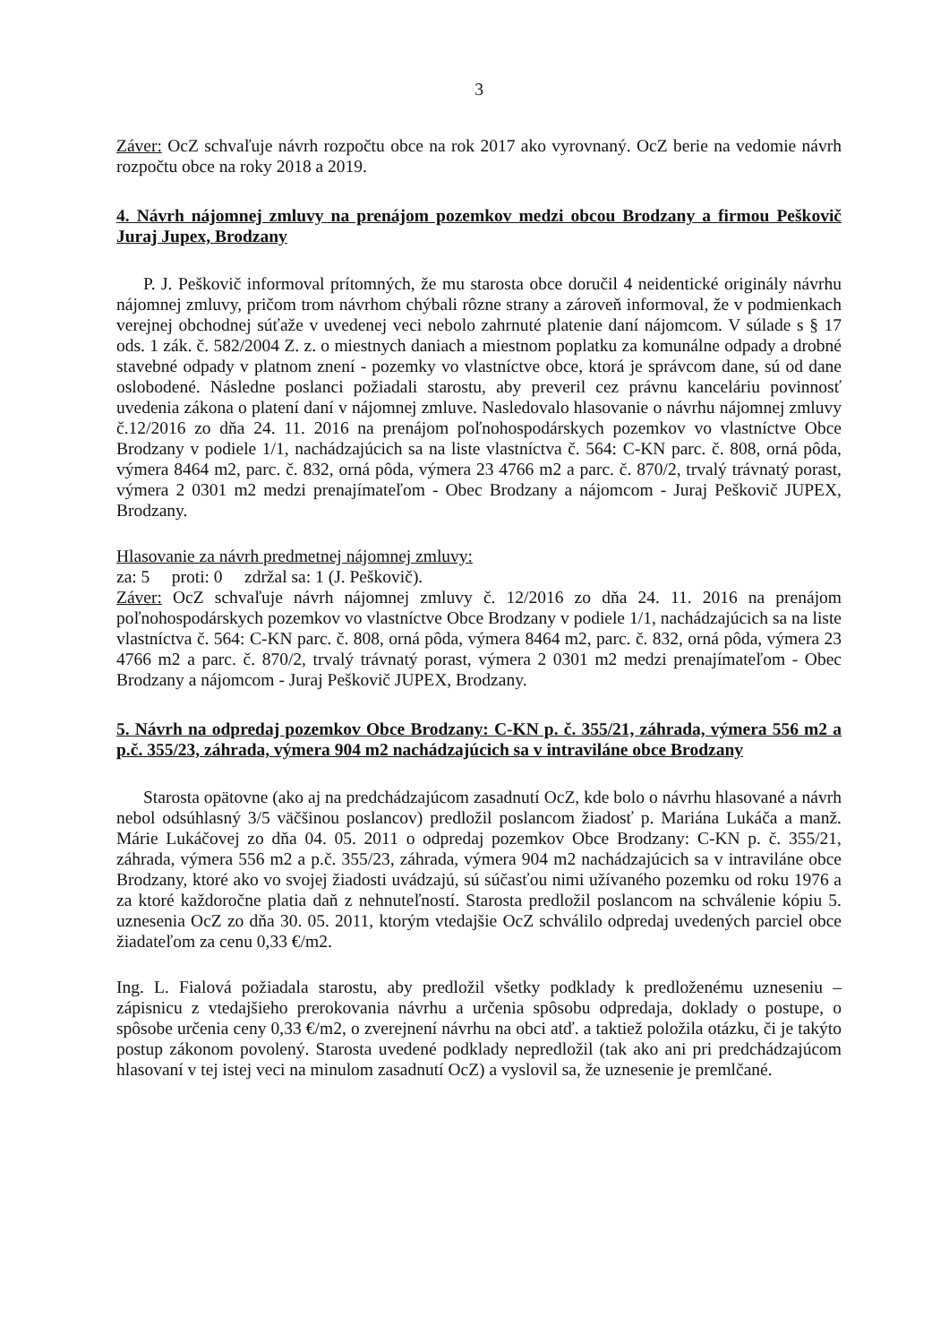3
Záver: OcZ schvaľuje návrh rozpočtu obce na rok 2017 ako vyrovnaný. OcZ berie na vedomie návrh rozpočtu obce na roky 2018 a 2019.
4. Návrh nájomnej zmluvy na prenájom pozemkov medzi obcou Brodzany a firmou Peškovič Juraj Jupex, Brodzany
P. J. Peškovič informoval prítomných, že mu starosta obce doručil 4 neidentické originály návrhu nájomnej zmluvy, pričom trom návrhom chýbali rôzne strany a zároveň informoval, že v podmienkach verejnej obchodnej súťaže v uvedenej veci nebolo zahrnuté platenie daní nájomcom. V súlade s § 17 ods. 1 zák. č. 582/2004 Z. z. o miestnych daniach a miestnom poplatku za komunálne odpady a drobné stavebné odpady v platnom znení - pozemky vo vlastníctve obce, ktorá je správcom dane, sú od dane oslobodené. Následne poslanci požiadali starostu, aby preveril cez právnu kanceláriu povinnosť uvedenia zákona o platení daní v nájomnej zmluve. Nasledovalo hlasovanie o návrhu nájomnej zmluvy č.12/2016 zo dňa 24. 11. 2016 na prenájom poľnohospodárskych pozemkov vo vlastníctve Obce Brodzany v podiele 1/1, nachádzajúcich sa na liste vlastníctva č. 564: C-KN parc. č. 808, orná pôda, výmera 8464 m2, parc. č. 832, orná pôda, výmera 23 4766 m2 a parc. č. 870/2, trvalý trávnatý porast, výmera 2 0301 m2 medzi prenajímateľom - Obec Brodzany a nájomcom - Juraj Peškovič JUPEX, Brodzany.
Hlasovanie za návrh predmetnej nájomnej zmluvy:
za: 5 proti: 0 zdržal sa: 1 (J. Peškovič).
Záver: OcZ schvaľuje návrh nájomnej zmluvy č. 12/2016 zo dňa 24. 11. 2016 na prenájom poľnohospodárskych pozemkov vo vlastníctve Obce Brodzany v podiele 1/1, nachádzajúcich sa na liste vlastníctva č. 564: C-KN parc. č. 808, orná pôda, výmera 8464 m2, parc. č. 832, orná pôda, výmera 23 4766 m2 a parc. č. 870/2, trvalý trávnatý porast, výmera 2 0301 m2 medzi prenajímateľom - Obec Brodzany a nájomcom - Juraj Peškovič JUPEX, Brodzany.
5. Návrh na odpredaj pozemkov Obce Brodzany: C-KN p. č. 355/21, záhrada, výmera 556 m2 a p.č. 355/23, záhrada, výmera 904 m2 nachádzajúcich sa v intraviláne obce Brodzany
Starosta opätovne (ako aj na predchádzajúcom zasadnutí OcZ, kde bolo o návrhu hlasované a návrh nebol odsúhlasný 3/5 väčšinou poslancov) predložil poslancom žiadosť p. Mariána Lukáča a manž. Márie Lukáčovej zo dňa 04. 05. 2011 o odpredaj pozemkov Obce Brodzany: C-KN p. č. 355/21, záhrada, výmera 556 m2 a p.č. 355/23, záhrada, výmera 904 m2 nachádzajúcich sa v intraviláne obce Brodzany, ktoré ako vo svojej žiadosti uvádzajú, sú súčasťou nimi užívaného pozemku od roku 1976 a za ktoré každoročne platia daň z nehnuteľností. Starosta predložil poslancom na schválenie kópiu 5. uznesenia OcZ zo dňa 30. 05. 2011, ktorým vtedajšie OcZ schválilo odpredaj uvedených parciel obce žiadateľom za cenu 0,33 €/m2.
Ing. L. Fialová požiadala starostu, aby predložil všetky podklady k predloženému uzneseniu – zápisnicu z vtedajšieho prerokovania návrhu a určenia spôsobu odpredaja, doklady o postupe, o spôsobe určenia ceny 0,33 €/m2, o zverejnení návrhu na obci atď. a taktiež položila otázku, či je takýto postup zákonom povolený. Starosta uvedené podklady nepredložil (tak ako ani pri predchádzajúcom hlasovaní v tej istej veci na minulom zasadnutí OcZ) a vyslovil sa, že uznesenie je premlčané.